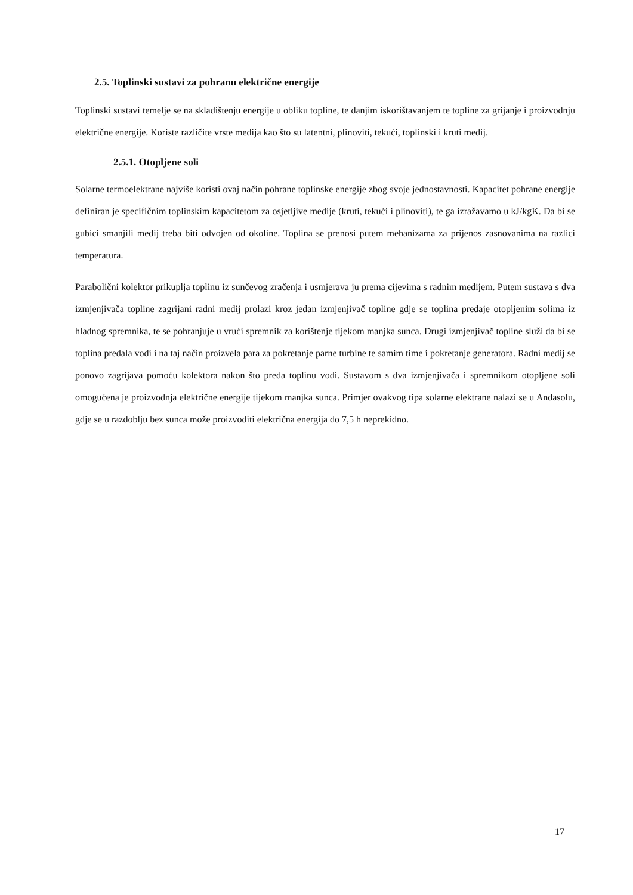2.5. Toplinski sustavi za pohranu električne energije
Toplinski sustavi temelje se na skladištenju energije u obliku topline, te danjim iskorištavanjem te topline za grijanje i proizvodnju električne energije. Koriste različite vrste medija kao što su latentni, plinoviti, tekući, toplinski i kruti medij.
2.5.1. Otopljene soli
Solarne termoelektrane najviše koristi ovaj način pohrane toplinske energije zbog svoje jednostavnosti. Kapacitet pohrane energije definiran je specifičnim toplinskim kapacitetom za osjetljive medije (kruti, tekući i plinoviti), te ga izražavamo u kJ/kgK. Da bi se gubici smanjili medij treba biti odvojen od okoline. Toplina se prenosi putem mehanizama za prijenos zasnovanima na razlici temperatura.
Parabolični kolektor prikuplja toplinu iz sunčevog zračenja i usmjerava ju prema cijevima s radnim medijem. Putem sustava s dva izmjenjivača topline zagrijani radni medij prolazi kroz jedan izmjenjivač topline gdje se toplina predaje otopljenim solima iz hladnog spremnika, te se pohranjuje u vrući spremnik za korištenje tijekom manjka sunca. Drugi izmjenjivač topline služi da bi se toplina predala vodi i na taj način proizvela para za pokretanje parne turbine te samim time i pokretanje generatora. Radni medij se ponovo zagrijava pomoću kolektora nakon što preda toplinu vodi. Sustavom s dva izmjenjivača i spremnikom otopljene soli omogućena je proizvodnja električne energije tijekom manjka sunca. Primjer ovakvog tipa solarne elektrane nalazi se u Andasolu, gdje se u razdoblju bez sunca može proizvoditi električna energija do 7,5 h neprekidno.
17